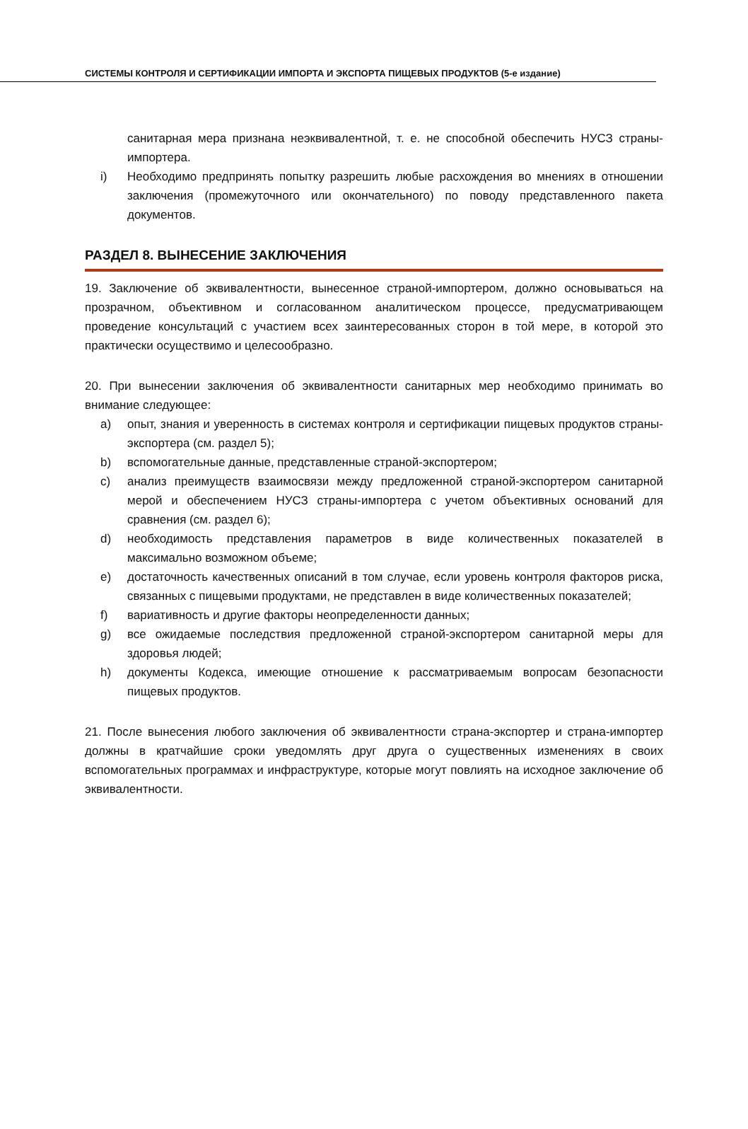СИСТЕМЫ КОНТРОЛЯ И СЕРТИФИКАЦИИ ИМПОРТА И ЭКСПОРТА ПИЩЕВЫХ ПРОДУКТОВ (5-е издание)
санитарная мера признана неэквивалентной, т. е. не способной обеспечить НУСЗ страны-импортера.
i) Необходимо предпринять попытку разрешить любые расхождения во мнениях в отношении заключения (промежуточного или окончательного) по поводу представленного пакета документов.
РАЗДЕЛ 8. ВЫНЕСЕНИЕ ЗАКЛЮЧЕНИЯ
19. Заключение об эквивалентности, вынесенное страной-импортером, должно основываться на прозрачном, объективном и согласованном аналитическом процессе, предусматривающем проведение консультаций с участием всех заинтересованных сторон в той мере, в которой это практически осуществимо и целесообразно.
20. При вынесении заключения об эквивалентности санитарных мер необходимо принимать во внимание следующее:
a) опыт, знания и уверенность в системах контроля и сертификации пищевых продуктов страны-экспортера (см. раздел 5);
b) вспомогательные данные, представленные страной-экспортером;
c) анализ преимуществ взаимосвязи между предложенной страной-экспортером санитарной мерой и обеспечением НУСЗ страны-импортера с учетом объективных оснований для сравнения (см. раздел 6);
d) необходимость представления параметров в виде количественных показателей в максимально возможном объеме;
e) достаточность качественных описаний в том случае, если уровень контроля факторов риска, связанных с пищевыми продуктами, не представлен в виде количественных показателей;
f) вариативность и другие факторы неопределенности данных;
g) все ожидаемые последствия предложенной страной-экспортером санитарной меры для здоровья людей;
h) документы Кодекса, имеющие отношение к рассматриваемым вопросам безопасности пищевых продуктов.
21. После вынесения любого заключения об эквивалентности страна-экспортер и страна-импортер должны в кратчайшие сроки уведомлять друг друга о существенных изменениях в своих вспомогательных программах и инфраструктуре, которые могут повлиять на исходное заключение об эквивалентности.